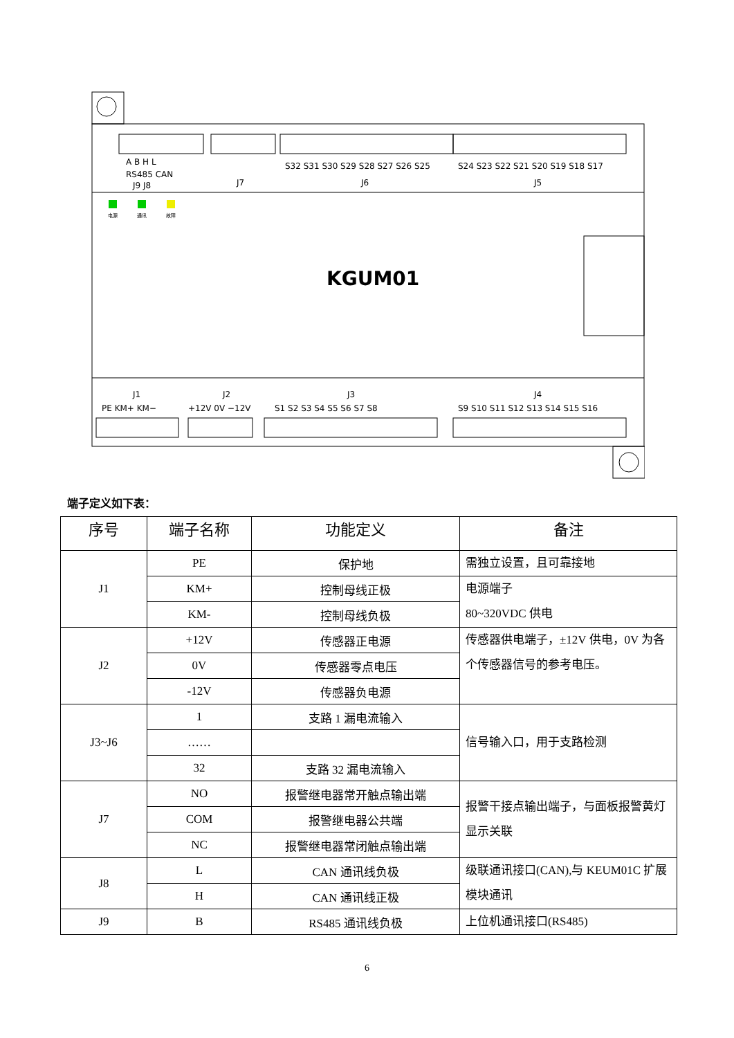电源
通讯
故障
KGUM01
A B H L
RS485 CAN
J9 J8
J7
S32 S31 S30 S29 S28 S27 S26 S25
S24 S23 S22 S21 S20 S19 S18 S17
J6
J5
J1
J2
J3
J4
PE KM+ KM−
+12V 0V −12V
S1 S2 S3 S4 S5 S6 S7 S8
S9 S10 S11 S12 S13 S14 S15 S16
端子定义如下表：
| 序号 | 端子名称 | 功能定义 | 备注 |
| --- | --- | --- | --- |
| J1 | PE | 保护地 | 需独立设置，且可靠接地 |
| | KM+ | 控制母线正极 | 电源端子 80~320VDC 供电 |
| | KM- | 控制母线负极 | |
| J2 | +12V | 传感器正电源 | 传感器供电端子，±12V 供电，0V 为各个传感器信号的参考电压。 |
| | 0V | 传感器零点电压 | |
| | -12V | 传感器负电源 | |
| J3~J6 | 1 | 支路 1 漏电流输入 | 信号输入口，用于支路检测 |
| | …… | | |
| | 32 | 支路 32 漏电流输入 | |
| J7 | NO | 报警继电器常开触点输出端 | 报警干接点输出端子，与面板报警黄灯显示关联 |
| | COM | 报警继电器公共端 | |
| | NC | 报警继电器常闭触点输出端 | |
| J8 | L | CAN 通讯线负极 | 级联通讯接口(CAN),与 KEUM01C 扩展模块通讯 |
| | H | CAN 通讯线正极 | |
| J9 | B | RS485 通讯线负极 | 上位机通讯接口(RS485) |
6